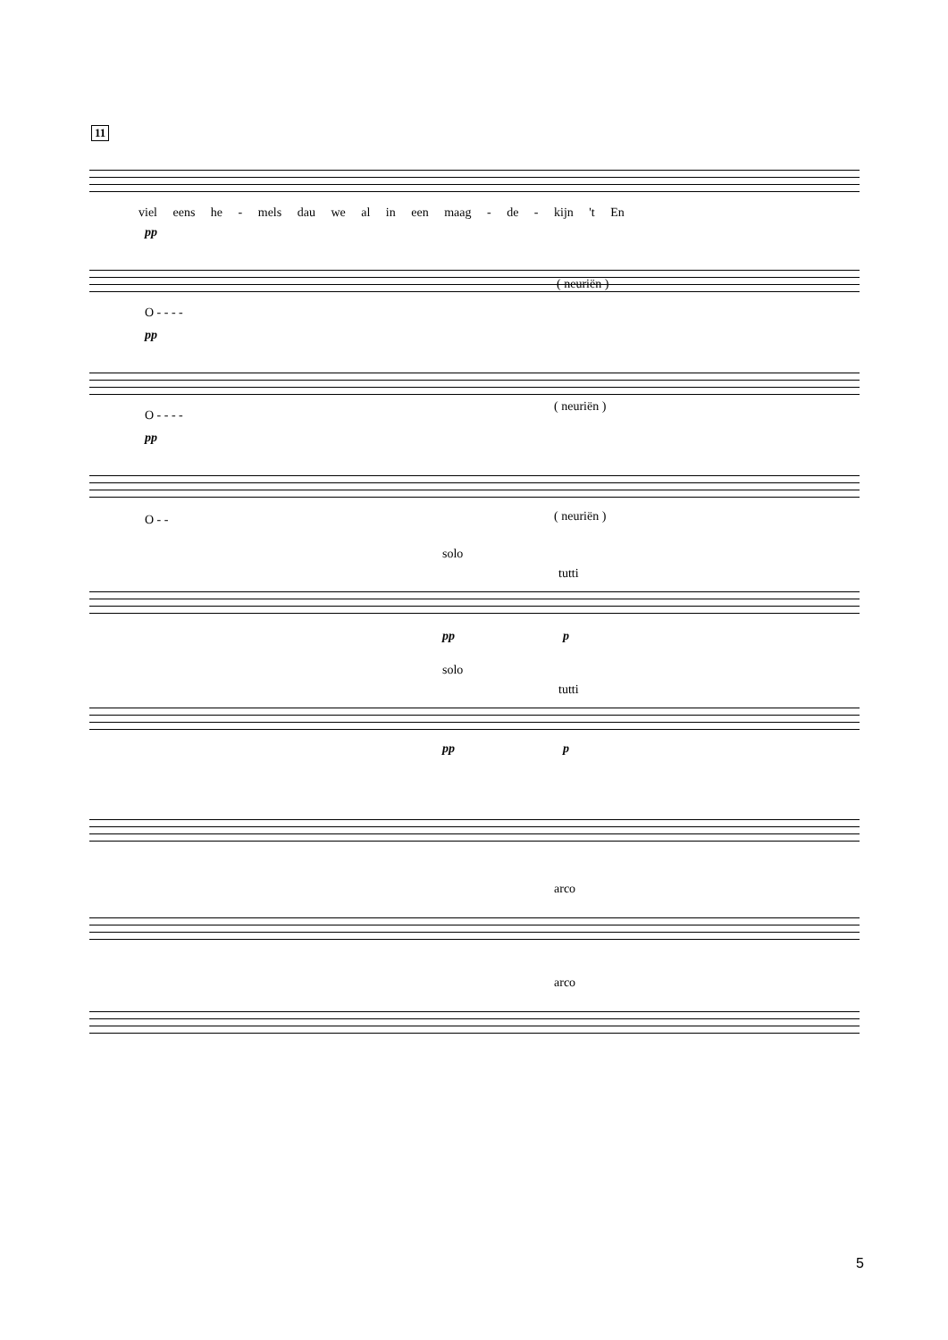11
viel eens he - mels dau we al in een maag - de - kijn 't En
pp
O - - - -
( neuriën )
pp
O - - - -
( neuriën )
pp
O - - ( neuriën )
solo
tutti
pp p
solo
tutti
pp p
arco
arco
5